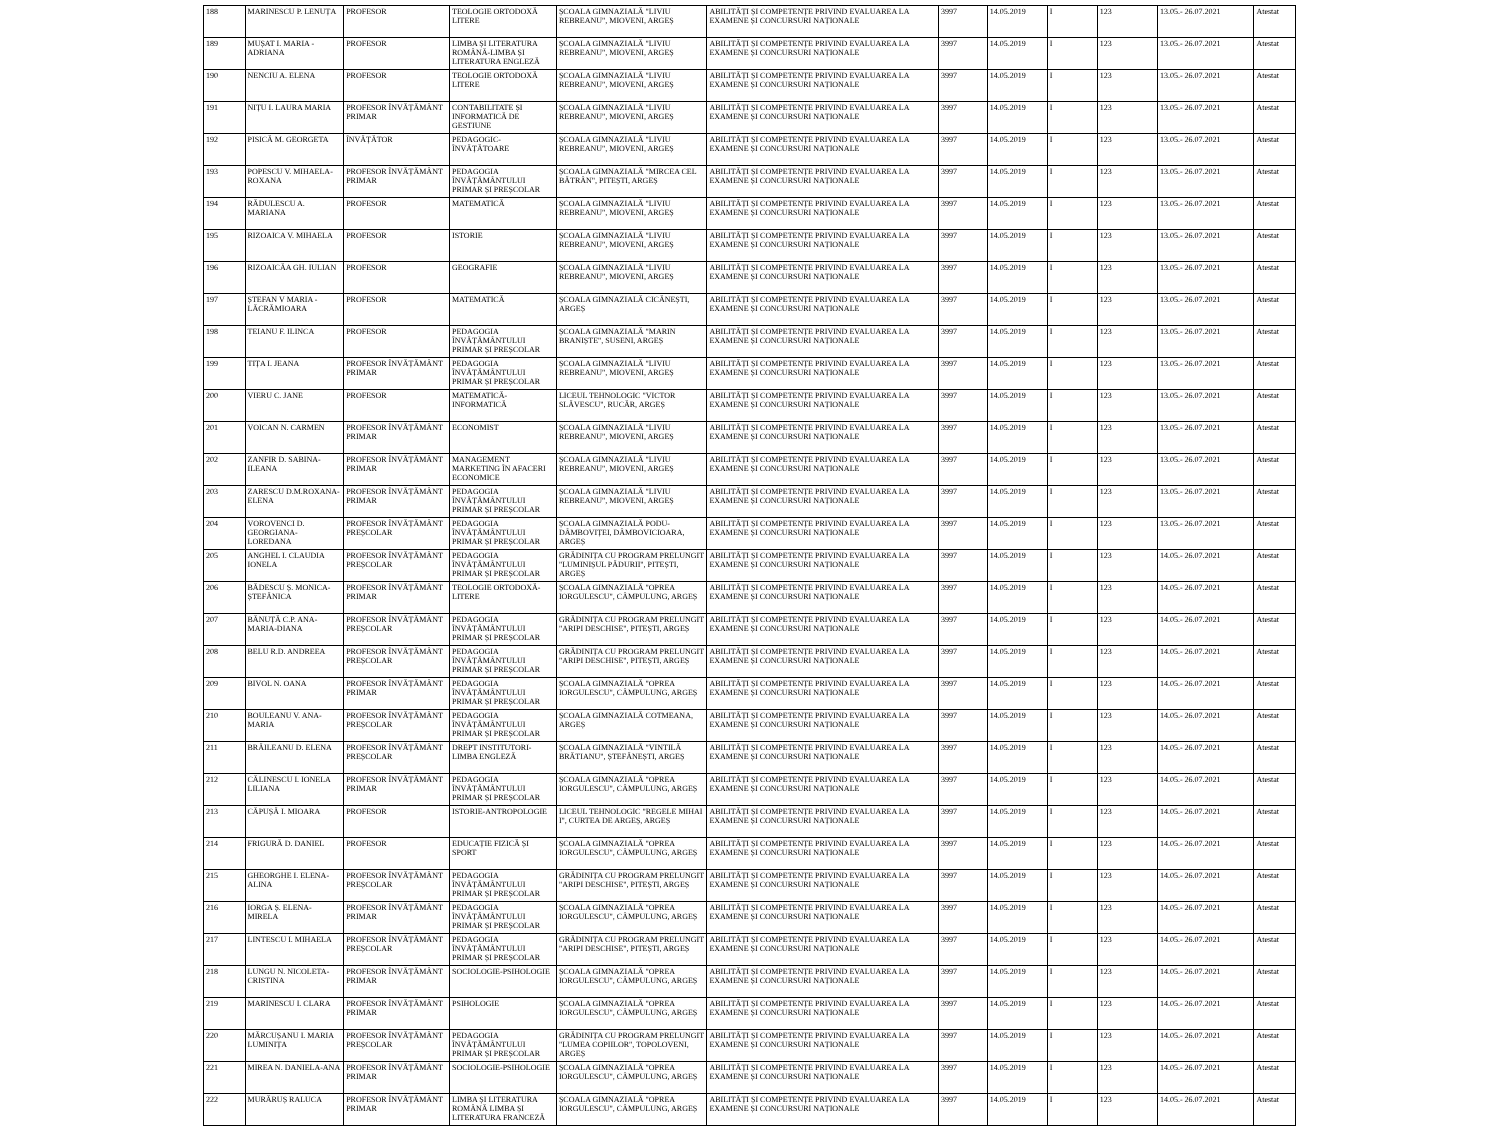| 188 | MARINESCU P. LENUȚA | PROFESOR | TEOLOGIE ORTODOXĂ LITERE | ȘCOALA GIMNAZIALĂ "LIVIU REBREANU", MIOVENI, ARGEȘ | ABILITĂȚI ȘI COMPETENȚE PRIVIND EVALUAREA LA EXAMENE ȘI CONCURSURI NAȚIONALE | 3997 | 14.05.2019 | I | 123 | 13.05.- 26.07.2021 | Atestat |
| 189 | MUȘAT I. MARIA - ADRIANA | PROFESOR | LIMBA ȘI LITERATURA ROMÂNĂ-LIMBA ȘI LITERATURA ENGLEZĂ | ȘCOALA GIMNAZIALĂ "LIVIU REBREANU", MIOVENI, ARGEȘ | ABILITĂȚI ȘI COMPETENȚE PRIVIND EVALUAREA LA EXAMENE ȘI CONCURSURI NAȚIONALE | 3997 | 14.05.2019 | I | 123 | 13.05.- 26.07.2021 | Atestat |
| 190 | NENCIU A. ELENA | PROFESOR | TEOLOGIE ORTODOXĂ LITERE | ȘCOALA GIMNAZIALĂ "LIVIU REBREANU", MIOVENI, ARGEȘ | ABILITĂȚI ȘI COMPETENȚE PRIVIND EVALUAREA LA EXAMENE ȘI CONCURSURI NAȚIONALE | 3997 | 14.05.2019 | I | 123 | 13.05.- 26.07.2021 | Atestat |
| 191 | NIȚU I. LAURA MARIA | PROFESOR ÎNVĂȚĂMÂNT PRIMAR | CONTABILITATE ȘI INFORMATICĂ DE GESTIUNE | ȘCOALA GIMNAZIALĂ "LIVIU REBREANU", MIOVENI, ARGEȘ | ABILITĂȚI ȘI COMPETENȚE PRIVIND EVALUAREA LA EXAMENE ȘI CONCURSURI NAȚIONALE | 3997 | 14.05.2019 | I | 123 | 13.05.- 26.07.2021 | Atestat |
| 192 | PISICĂ M. GEORGETA | ÎNVĂȚĂTOR | PEDAGOGIC-ÎNVĂȚĂTOARE | ȘCOALA GIMNAZIALĂ "LIVIU REBREANU", MIOVENI, ARGEȘ | ABILITĂȚI ȘI COMPETENȚE PRIVIND EVALUAREA LA EXAMENE ȘI CONCURSURI NAȚIONALE | 3997 | 14.05.2019 | I | 123 | 13.05.- 26.07.2021 | Atestat |
| 193 | POPESCU V. MIHAELA-ROXANA | PROFESOR ÎNVĂȚĂMÂNT PRIMAR | PEDAGOGIA ÎNVĂȚĂMÂNTULUI PRIMAR ȘI PREȘCOLAR | ȘCOALA GIMNAZIALĂ "MIRCEA CEL BĂTRÂN", PITEȘTI, ARGEȘ | ABILITĂȚI ȘI COMPETENȚE PRIVIND EVALUAREA LA EXAMENE ȘI CONCURSURI NAȚIONALE | 3997 | 14.05.2019 | I | 123 | 13.05.- 26.07.2021 | Atestat |
| 194 | RĂDULESCU A. MARIANA | PROFESOR | MATEMATICĂ | ȘCOALA GIMNAZIALĂ "LIVIU REBREANU", MIOVENI, ARGEȘ | ABILITĂȚI ȘI COMPETENȚE PRIVIND EVALUAREA LA EXAMENE ȘI CONCURSURI NAȚIONALE | 3997 | 14.05.2019 | I | 123 | 13.05.- 26.07.2021 | Atestat |
| 195 | RIZOAICA V. MIHAELA | PROFESOR | ISTORIE | ȘCOALA GIMNAZIALĂ "LIVIU REBREANU", MIOVENI, ARGEȘ | ABILITĂȚI ȘI COMPETENȚE PRIVIND EVALUAREA LA EXAMENE ȘI CONCURSURI NAȚIONALE | 3997 | 14.05.2019 | I | 123 | 13.05.- 26.07.2021 | Atestat |
| 196 | RIZOAICĂA GH. IULIAN | PROFESOR | GEOGRAFIE | ȘCOALA GIMNAZIALĂ "LIVIU REBREANU", MIOVENI, ARGEȘ | ABILITĂȚI ȘI COMPETENȚE PRIVIND EVALUAREA LA EXAMENE ȘI CONCURSURI NAȚIONALE | 3997 | 14.05.2019 | I | 123 | 13.05.- 26.07.2021 | Atestat |
| 197 | ȘTEFAN V MARIA - LĂCRĂMIOARA | PROFESOR | MATEMATICĂ | ȘCOALA GIMNAZIALĂ CICĂNEȘTI, ARGEȘ | ABILITĂȚI ȘI COMPETENȚE PRIVIND EVALUAREA LA EXAMENE ȘI CONCURSURI NAȚIONALE | 3997 | 14.05.2019 | I | 123 | 13.05.- 26.07.2021 | Atestat |
| 198 | TEIANU F. ILINCA | PROFESOR | PEDAGOGIA ÎNVĂȚĂMÂNTULUI PRIMAR ȘI PREȘCOLAR | ȘCOALA GIMNAZIALĂ "MARIN BRANIȘTE", SUSENI, ARGEȘ | ABILITĂȚI ȘI COMPETENȚE PRIVIND EVALUAREA LA EXAMENE ȘI CONCURSURI NAȚIONALE | 3997 | 14.05.2019 | I | 123 | 13.05.- 26.07.2021 | Atestat |
| 199 | TIȚA I. JEANA | PROFESOR ÎNVĂȚĂMÂNT PRIMAR | PEDAGOGIA ÎNVĂȚĂMÂNTULUI PRIMAR ȘI PREȘCOLAR | ȘCOALA GIMNAZIALĂ "LIVIU REBREANU", MIOVENI, ARGEȘ | ABILITĂȚI ȘI COMPETENȚE PRIVIND EVALUAREA LA EXAMENE ȘI CONCURSURI NAȚIONALE | 3997 | 14.05.2019 | I | 123 | 13.05.- 26.07.2021 | Atestat |
| 200 | VIERU C. JANE | PROFESOR | MATEMATICĂ-INFORMATICĂ | LICEUL TEHNOLOGIC "VICTOR SLĂVESCU", RUCĂR, ARGEȘ | ABILITĂȚI ȘI COMPETENȚE PRIVIND EVALUAREA LA EXAMENE ȘI CONCURSURI NAȚIONALE | 3997 | 14.05.2019 | I | 123 | 13.05.- 26.07.2021 | Atestat |
| 201 | VOICAN N. CARMEN | PROFESOR ÎNVĂȚĂMÂNT PRIMAR | ECONOMIST | ȘCOALA GIMNAZIALĂ "LIVIU REBREANU", MIOVENI, ARGEȘ | ABILITĂȚI ȘI COMPETENȚE PRIVIND EVALUAREA LA EXAMENE ȘI CONCURSURI NAȚIONALE | 3997 | 14.05.2019 | I | 123 | 13.05.- 26.07.2021 | Atestat |
| 202 | ZANFIR D. SABINA-ILEANA | PROFESOR ÎNVĂȚĂMÂNT PRIMAR | MANAGEMENT MARKETING ÎN AFACERI ECONOMICE | ȘCOALA GIMNAZIALĂ "LIVIU REBREANU", MIOVENI, ARGEȘ | ABILITĂȚI ȘI COMPETENȚE PRIVIND EVALUAREA LA EXAMENE ȘI CONCURSURI NAȚIONALE | 3997 | 14.05.2019 | I | 123 | 13.05.- 26.07.2021 | Atestat |
| 203 | ZARESCU D.M.ROXANA-ELENA | PROFESOR ÎNVĂȚĂMÂNT PRIMAR | PEDAGOGIA ÎNVĂȚĂMÂNTULUI PRIMAR ȘI PREȘCOLAR | ȘCOALA GIMNAZIALĂ "LIVIU REBREANU", MIOVENI, ARGEȘ | ABILITĂȚI ȘI COMPETENȚE PRIVIND EVALUAREA LA EXAMENE ȘI CONCURSURI NAȚIONALE | 3997 | 14.05.2019 | I | 123 | 13.05.- 26.07.2021 | Atestat |
| 204 | VOROVENCI D. GEORGIANA-LOREDANA | PROFESOR ÎNVĂȚĂMÂNT PREȘCOLAR | PEDAGOGIA ÎNVĂȚĂMÂNTULUI PRIMAR ȘI PREȘCOLAR | ȘCOALA GIMNAZIALĂ PODU-DÂMBOVIȚEI, DÂMBOVICIOARA, ARGEȘ | ABILITĂȚI ȘI COMPETENȚE PRIVIND EVALUAREA LA EXAMENE ȘI CONCURSURI NAȚIONALE | 3997 | 14.05.2019 | I | 123 | 13.05.- 26.07.2021 | Atestat |
| 205 | ANGHEL I. CLAUDIA IONELA | PROFESOR ÎNVĂȚĂMÂNT PREȘCOLAR | PEDAGOGIA ÎNVĂȚĂMÂNTULUI PRIMAR ȘI PREȘCOLAR | GRĂDINIȚA CU PROGRAM PRELUNGIT "LUMINIȘUL PĂDURII", PITEȘTI, ARGEȘ | ABILITĂȚI ȘI COMPETENȚE PRIVIND EVALUAREA LA EXAMENE ȘI CONCURSURI NAȚIONALE | 3997 | 14.05.2019 | I | 123 | 14.05.- 26.07.2021 | Atestat |
| 206 | BĂDESCU Ș. MONICA-ȘTEFĂNICA | PROFESOR ÎNVĂȚĂMÂNT PRIMAR | TEOLOGIE ORTODOXĂ-LITERE | ȘCOALA GIMNAZIALĂ "OPREA IORGULESCU", CÂMPULUNG, ARGEȘ | ABILITĂȚI ȘI COMPETENȚE PRIVIND EVALUAREA LA EXAMENE ȘI CONCURSURI NAȚIONALE | 3997 | 14.05.2019 | I | 123 | 14.05.- 26.07.2021 | Atestat |
| 207 | BĂNUȚĂ C.P. ANA-MARIA-DIANA | PROFESOR ÎNVĂȚĂMÂNT PREȘCOLAR | PEDAGOGIA ÎNVĂȚĂMÂNTULUI PRIMAR ȘI PREȘCOLAR | GRĂDINIȚA CU PROGRAM PRELUNGIT "ARIPI DESCHISE", PITEȘTI, ARGEȘ | ABILITĂȚI ȘI COMPETENȚE PRIVIND EVALUAREA LA EXAMENE ȘI CONCURSURI NAȚIONALE | 3997 | 14.05.2019 | I | 123 | 14.05.- 26.07.2021 | Atestat |
| 208 | BELU R.D. ANDREEA | PROFESOR ÎNVĂȚĂMÂNT PREȘCOLAR | PEDAGOGIA ÎNVĂȚĂMÂNTULUI PRIMAR ȘI PREȘCOLAR | GRĂDINIȚA CU PROGRAM PRELUNGIT "ARIPI DESCHISE", PITEȘTI, ARGEȘ | ABILITĂȚI ȘI COMPETENȚE PRIVIND EVALUAREA LA EXAMENE ȘI CONCURSURI NAȚIONALE | 3997 | 14.05.2019 | I | 123 | 14.05.- 26.07.2021 | Atestat |
| 209 | BIVOL N. OANA | PROFESOR ÎNVĂȚĂMÂNT PRIMAR | PEDAGOGIA ÎNVĂȚĂMÂNTULUI PRIMAR ȘI PREȘCOLAR | ȘCOALA GIMNAZIALĂ "OPREA IORGULESCU", CÂMPULUNG, ARGEȘ | ABILITĂȚI ȘI COMPETENȚE PRIVIND EVALUAREA LA EXAMENE ȘI CONCURSURI NAȚIONALE | 3997 | 14.05.2019 | I | 123 | 14.05.- 26.07.2021 | Atestat |
| 210 | BOULEANU V. ANA-MARIA | PROFESOR ÎNVĂȚĂMÂNT PREȘCOLAR | PEDAGOGIA ÎNVĂȚĂMÂNTULUI PRIMAR ȘI PREȘCOLAR | ȘCOALA GIMNAZIALĂ COTMEANA, ARGEȘ | ABILITĂȚI ȘI COMPETENȚE PRIVIND EVALUAREA LA EXAMENE ȘI CONCURSURI NAȚIONALE | 3997 | 14.05.2019 | I | 123 | 14.05.- 26.07.2021 | Atestat |
| 211 | BRĂILEANU D. ELENA | PROFESOR ÎNVĂȚĂMÂNT PREȘCOLAR | DREPT INSTITUTORI-LIMBA ENGLEZĂ | ȘCOALA GIMNAZIALĂ "VINTILĂ BRĂTIANU", ȘTEFĂNEȘTI, ARGEȘ | ABILITĂȚI ȘI COMPETENȚE PRIVIND EVALUAREA LA EXAMENE ȘI CONCURSURI NAȚIONALE | 3997 | 14.05.2019 | I | 123 | 14.05.- 26.07.2021 | Atestat |
| 212 | CĂLINESCU I. IONELA LILIANA | PROFESOR ÎNVĂȚĂMÂNT PRIMAR | PEDAGOGIA ÎNVĂȚĂMÂNTULUI PRIMAR ȘI PREȘCOLAR | ȘCOALA GIMNAZIALĂ "OPREA IORGULESCU", CÂMPULUNG, ARGEȘ | ABILITĂȚI ȘI COMPETENȚE PRIVIND EVALUAREA LA EXAMENE ȘI CONCURSURI NAȚIONALE | 3997 | 14.05.2019 | I | 123 | 14.05.- 26.07.2021 | Atestat |
| 213 | CĂPUȘĂ I. MIOARA | PROFESOR | ISTORIE-ANTROPOLOGIE | LICEUL TEHNOLOGIC "REGELE MIHAI I", CURTEA DE ARGEȘ, ARGEȘ | ABILITĂȚI ȘI COMPETENȚE PRIVIND EVALUAREA LA EXAMENE ȘI CONCURSURI NAȚIONALE | 3997 | 14.05.2019 | I | 123 | 14.05.- 26.07.2021 | Atestat |
| 214 | FRIGURĂ D. DANIEL | PROFESOR | EDUCAȚIE FIZICĂ ȘI SPORT | ȘCOALA GIMNAZIALĂ "OPREA IORGULESCU", CÂMPULUNG, ARGEȘ | ABILITĂȚI ȘI COMPETENȚE PRIVIND EVALUAREA LA EXAMENE ȘI CONCURSURI NAȚIONALE | 3997 | 14.05.2019 | I | 123 | 14.05.- 26.07.2021 | Atestat |
| 215 | GHEORGHE I. ELENA-ALINA | PROFESOR ÎNVĂȚĂMÂNT PREȘCOLAR | PEDAGOGIA ÎNVĂȚĂMÂNTULUI PRIMAR ȘI PREȘCOLAR | GRĂDINIȚA CU PROGRAM PRELUNGIT "ARIPI DESCHISE", PITEȘTI, ARGEȘ | ABILITĂȚI ȘI COMPETENȚE PRIVIND EVALUAREA LA EXAMENE ȘI CONCURSURI NAȚIONALE | 3997 | 14.05.2019 | I | 123 | 14.05.- 26.07.2021 | Atestat |
| 216 | IORGA Ș. ELENA-MIRELA | PROFESOR ÎNVĂȚĂMÂNT PRIMAR | PEDAGOGIA ÎNVĂȚĂMÂNTULUI PRIMAR ȘI PREȘCOLAR | ȘCOALA GIMNAZIALĂ "OPREA IORGULESCU", CÂMPULUNG, ARGEȘ | ABILITĂȚI ȘI COMPETENȚE PRIVIND EVALUAREA LA EXAMENE ȘI CONCURSURI NAȚIONALE | 3997 | 14.05.2019 | I | 123 | 14.05.- 26.07.2021 | Atestat |
| 217 | LINTESCU I. MIHAELA | PROFESOR ÎNVĂȚĂMÂNT PREȘCOLAR | PEDAGOGIA ÎNVĂȚĂMÂNTULUI PRIMAR ȘI PREȘCOLAR | GRĂDINIȚA CU PROGRAM PRELUNGIT "ARIPI DESCHISE", PITEȘTI, ARGEȘ | ABILITĂȚI ȘI COMPETENȚE PRIVIND EVALUAREA LA EXAMENE ȘI CONCURSURI NAȚIONALE | 3997 | 14.05.2019 | I | 123 | 14.05.- 26.07.2021 | Atestat |
| 218 | LUNGU N. NICOLETA-CRISTINA | PROFESOR ÎNVĂȚĂMÂNT PRIMAR | SOCIOLOGIE-PSIHOLOGIE | ȘCOALA GIMNAZIALĂ "OPREA IORGULESCU", CÂMPULUNG, ARGEȘ | ABILITĂȚI ȘI COMPETENȚE PRIVIND EVALUAREA LA EXAMENE ȘI CONCURSURI NAȚIONALE | 3997 | 14.05.2019 | I | 123 | 14.05.- 26.07.2021 | Atestat |
| 219 | MARINESCU I. CLARA | PROFESOR ÎNVĂȚĂMÂNT PRIMAR | PSIHOLOGIE | ȘCOALA GIMNAZIALĂ "OPREA IORGULESCU", CÂMPULUNG, ARGEȘ | ABILITĂȚI ȘI COMPETENȚE PRIVIND EVALUAREA LA EXAMENE ȘI CONCURSURI NAȚIONALE | 3997 | 14.05.2019 | I | 123 | 14.05.- 26.07.2021 | Atestat |
| 220 | MĂRCUȘANU I. MARIA LUMINIȚA | PROFESOR ÎNVĂȚĂMÂNT PREȘCOLAR | PEDAGOGIA ÎNVĂȚĂMÂNTULUI PRIMAR ȘI PREȘCOLAR | GRĂDINIȚA CU PROGRAM PRELUNGIT "LUMEA COPIILOR", TOPOLOVENI, ARGEȘ | ABILITĂȚI ȘI COMPETENȚE PRIVIND EVALUAREA LA EXAMENE ȘI CONCURSURI NAȚIONALE | 3997 | 14.05.2019 | I | 123 | 14.05.- 26.07.2021 | Atestat |
| 221 | MIREA N. DANIELA-ANA | PROFESOR ÎNVĂȚĂMÂNT PRIMAR | SOCIOLOGIE-PSIHOLOGIE | ȘCOALA GIMNAZIALĂ "OPREA IORGULESCU", CÂMPULUNG, ARGEȘ | ABILITĂȚI ȘI COMPETENȚE PRIVIND EVALUAREA LA EXAMENE ȘI CONCURSURI NAȚIONALE | 3997 | 14.05.2019 | I | 123 | 14.05.- 26.07.2021 | Atestat |
| 222 | MURĂRUȘ RALUCA | PROFESOR ÎNVĂȚĂMÂNT PRIMAR | LIMBA ȘI LITERATURA ROMÂNĂ LIMBA ȘI LITERATURA FRANCEZĂ | ȘCOALA GIMNAZIALĂ "OPREA IORGULESCU", CÂMPULUNG, ARGEȘ | ABILITĂȚI ȘI COMPETENȚE PRIVIND EVALUAREA LA EXAMENE ȘI CONCURSURI NAȚIONALE | 3997 | 14.05.2019 | I | 123 | 14.05.- 26.07.2021 | Atestat |